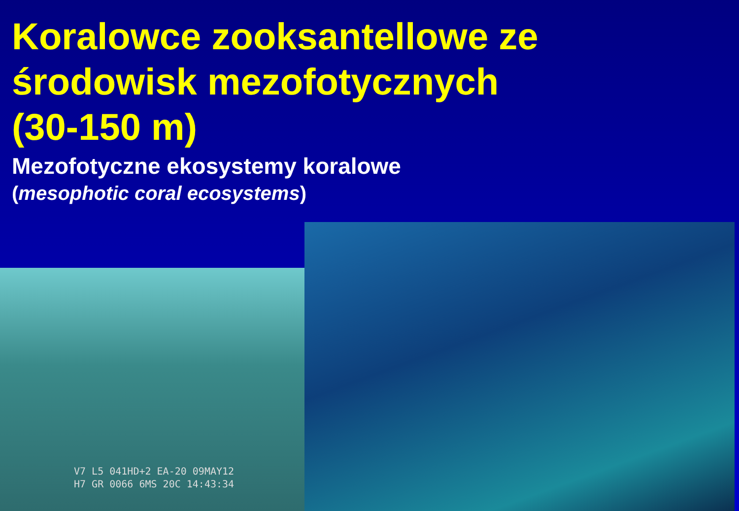Koralowce zooksantellowe ze
środowisk mezofotycznych
(30-150 m)
Mezofotyczne ekosystemy koralowe
(mesophotic coral ecosystems)
V7 L5 041HD+2 EA-20 09MAY12
H7 GR 0066 6MS 20C 14:43:34